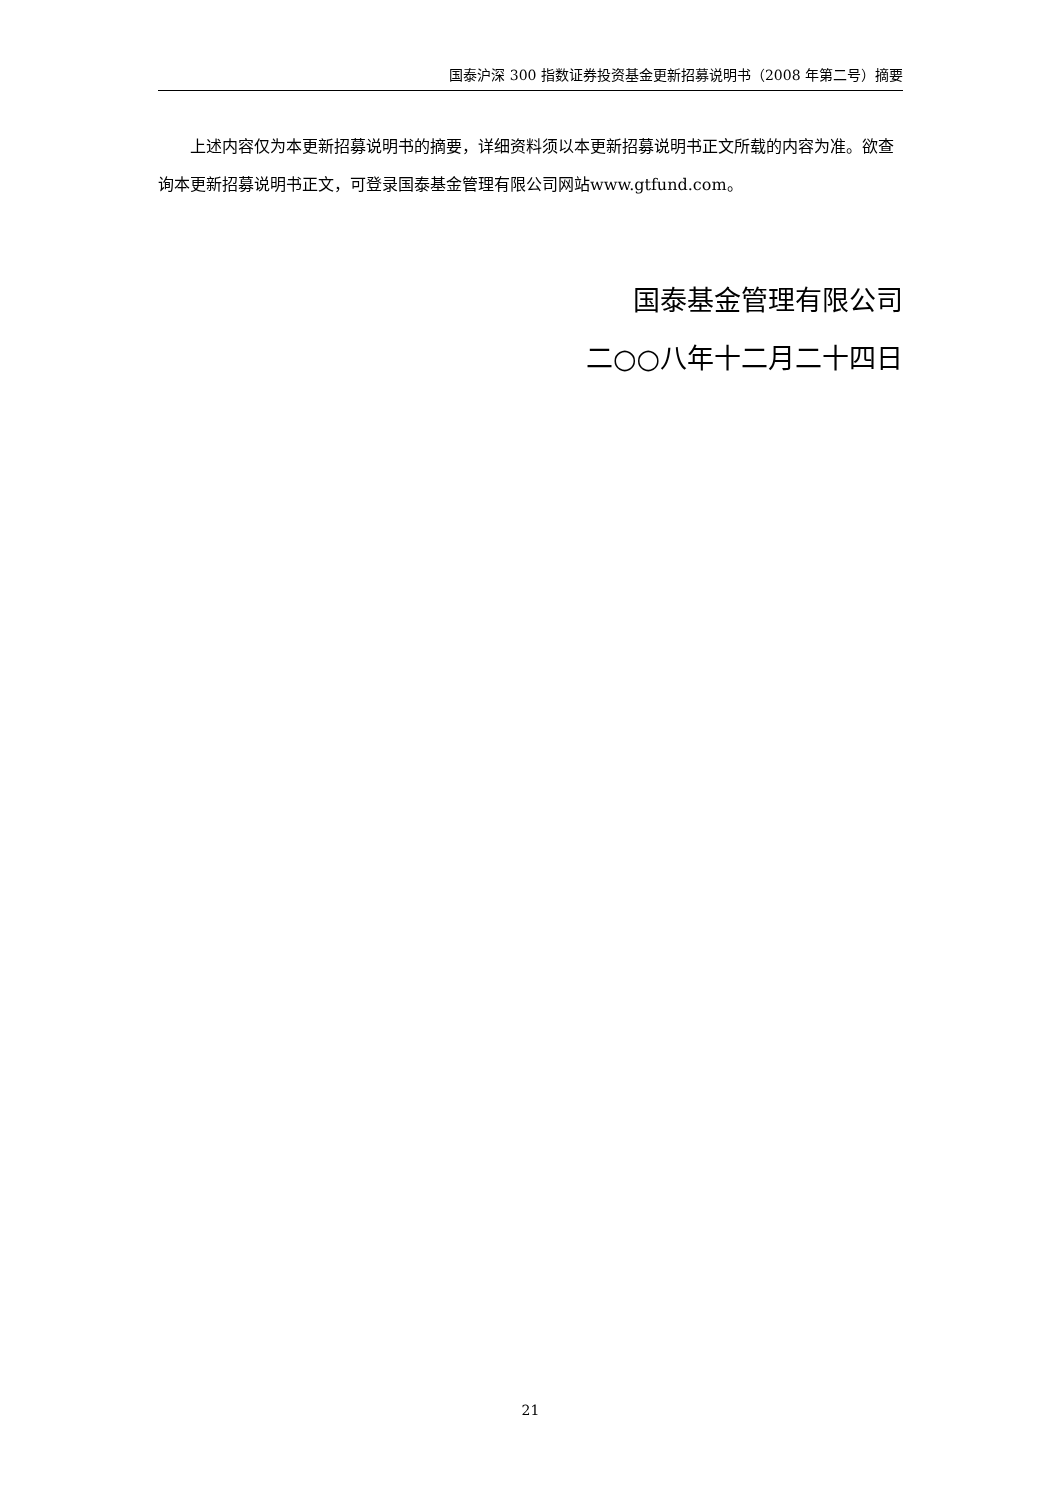国泰沪深 300 指数证券投资基金更新招募说明书（2008 年第二号）摘要
上述内容仅为本更新招募说明书的摘要，详细资料须以本更新招募说明书正文所载的内容为准。欲查询本更新招募说明书正文，可登录国泰基金管理有限公司网站www.gtfund.com。
国泰基金管理有限公司
二○○八年十二月二十四日
21